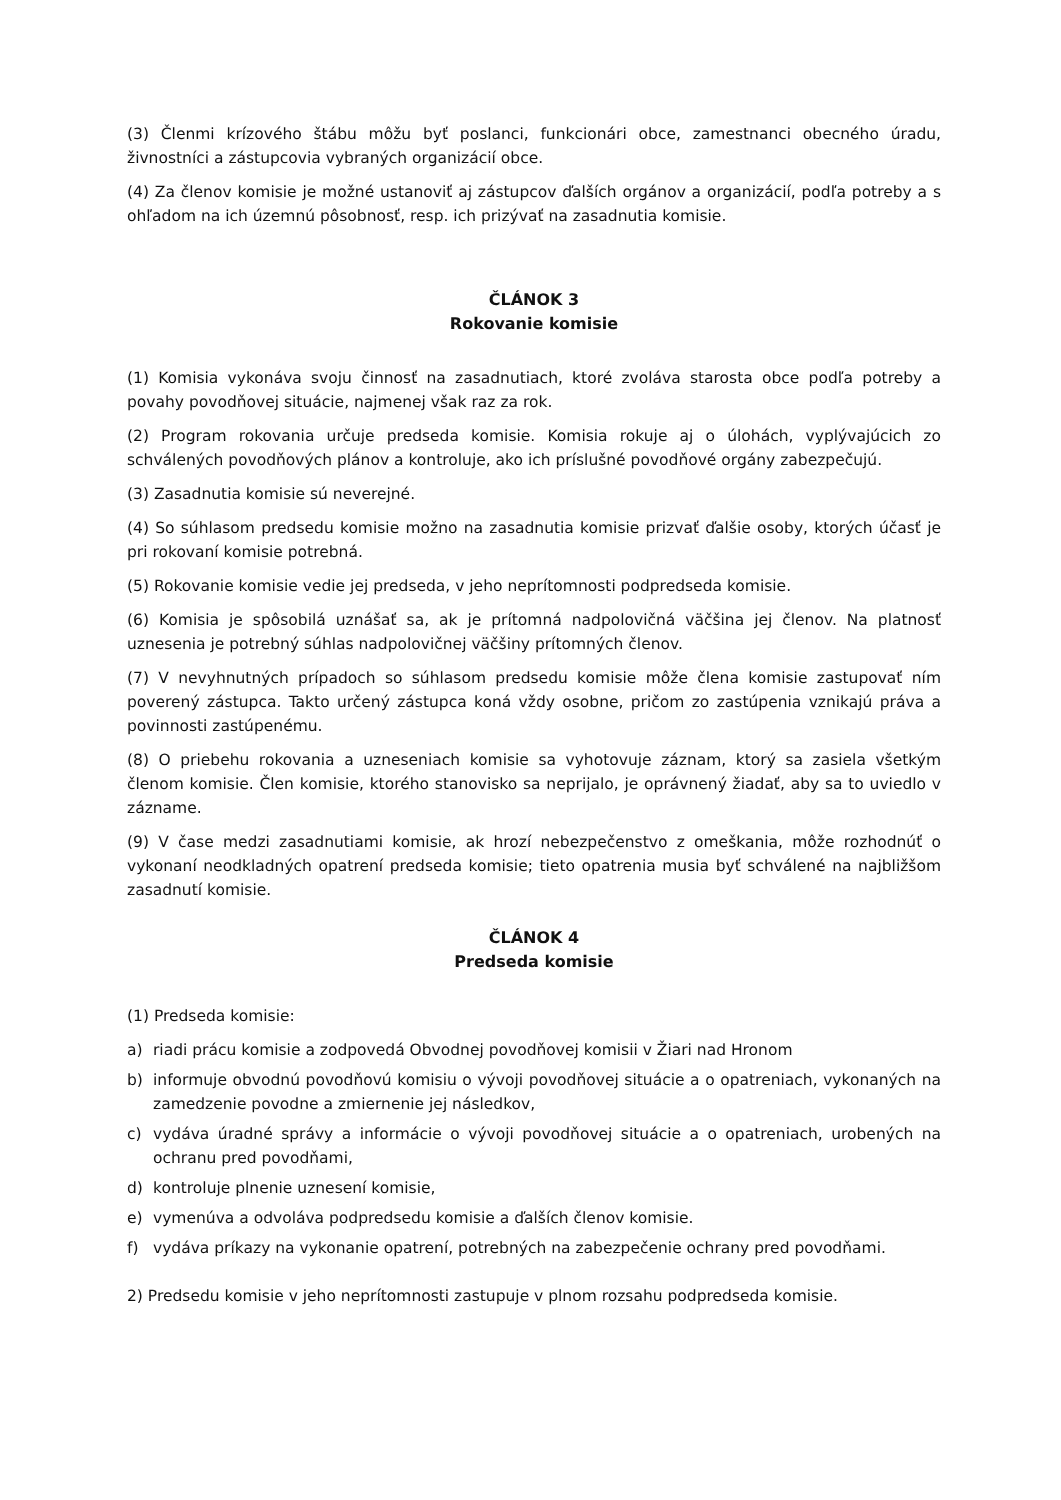(3) Členmi krízového štábu môžu byť poslanci, funkcionári obce, zamestnanci obecného úradu, živnostníci a zástupcovia vybraných organizácií obce.
(4) Za členov komisie je možné ustanoviť aj zástupcov ďalších orgánov a organizácií, podľa potreby a s ohľadom na ich územnú pôsobnosť, resp. ich prizývať na zasadnutia komisie.
ČLÁNOK 3
Rokovanie komisie
(1) Komisia vykonáva svoju činnosť na zasadnutiach, ktoré zvoláva starosta obce podľa potreby a povahy povodňovej situácie, najmenej však raz za rok.
(2) Program rokovania určuje predseda komisie. Komisia rokuje aj o úlohách, vyplývajúcich zo schválených povodňových plánov a kontroluje, ako ich príslušné povodňové orgány zabezpečujú.
(3) Zasadnutia komisie sú neverejné.
(4) So súhlasom predsedu komisie možno na zasadnutia komisie prizvať ďalšie osoby, ktorých účasť je pri rokovaní komisie potrebná.
(5) Rokovanie komisie vedie jej predseda, v jeho neprítomnosti podpredseda komisie.
(6) Komisia je spôsobilá uznášať sa, ak je prítomná nadpolovičná väčšina jej členov. Na platnosť uznesenia je potrebný súhlas nadpolovičnej väčšiny prítomných členov.
(7) V nevyhnutných prípadoch so súhlasom predsedu komisie môže člena komisie zastupovať ním poverený zástupca. Takto určený zástupca koná vždy osobne, pričom zo zastúpenia vznikajú práva a povinnosti zastúpenému.
(8) O priebehu rokovania a uzneseniach komisie sa vyhotovuje záznam, ktorý sa zasiela všetkým členom komisie. Člen komisie, ktorého stanovisko sa neprijalo, je oprávnený žiadať, aby sa to uviedlo v zázname.
(9) V čase medzi zasadnutiami komisie, ak hrozí nebezpečenstvo z omeškania, môže rozhodnúť o vykonaní neodkladných opatrení predseda komisie; tieto opatrenia musia byť schválené na najbližšom zasadnutí komisie.
ČLÁNOK 4
Predseda komisie
(1) Predseda komisie:
a) riadi prácu komisie a zodpovedá Obvodnej povodňovej komisii v Žiari nad Hronom
b) informuje obvodnú povodňovú komisiu o vývoji povodňovej situácie a o opatreniach, vykonaných na zamedzenie povodne a zmiernenie jej následkov,
c) vydáva úradné správy a informácie o vývoji povodňovej situácie a o opatreniach, urobených na ochranu pred povodňami,
d) kontroluje plnenie uznesení komisie,
e) vymenúva a odvoláva podpredsedu komisie a ďalších členov komisie.
f) vydáva príkazy na vykonanie opatrení, potrebných na zabezpečenie ochrany pred povodňami.
2) Predsedu komisie v jeho neprítomnosti zastupuje v plnom rozsahu podpredseda komisie.